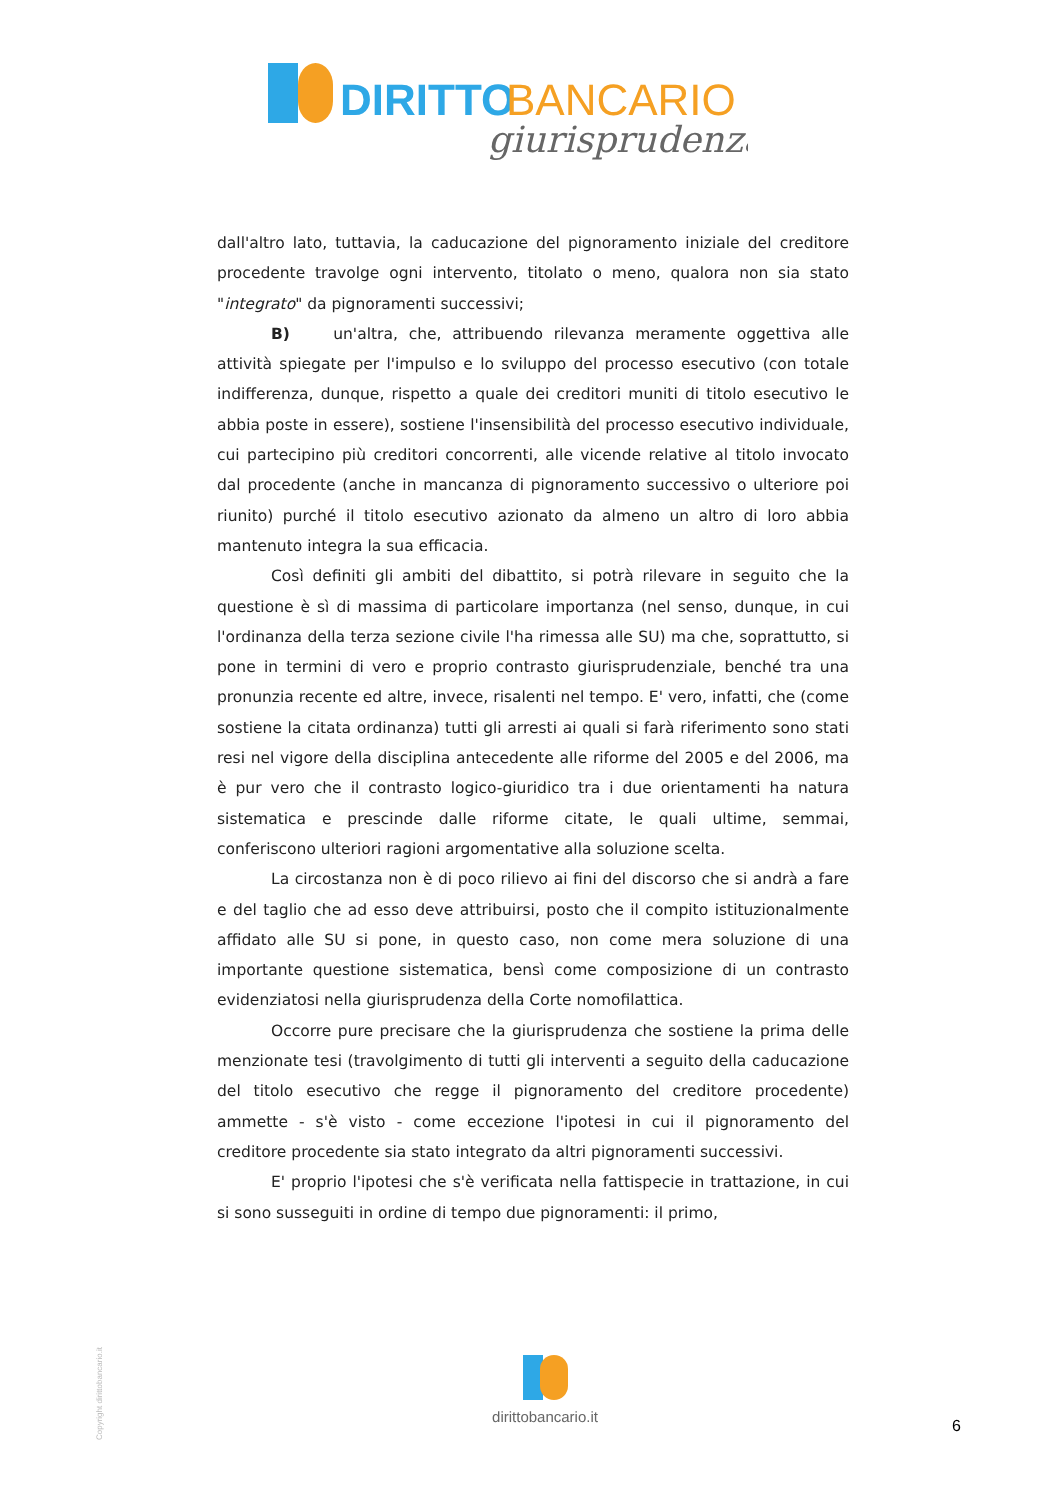DIRITTO
BANCARIO
giurisprudenza
dall'altro lato, tuttavia, la caducazione del pignoramento iniziale del creditore procedente travolge ogni intervento, titolato o meno, qualora non sia stato "integrato" da pignoramenti successivi;
B) un'altra, che, attribuendo rilevanza meramente oggettiva alle attività spiegate per l'impulso e lo sviluppo del processo esecutivo (con totale indifferenza, dunque, rispetto a quale dei creditori muniti di titolo esecutivo le abbia poste in essere), sostiene l'insensibilità del processo esecutivo individuale, cui partecipino più creditori concorrenti, alle vicende relative al titolo invocato dal procedente (anche in mancanza di pignoramento successivo o ulteriore poi riunito) purché il titolo esecutivo azionato da almeno un altro di loro abbia mantenuto integra la sua efficacia.
Così definiti gli ambiti del dibattito, si potrà rilevare in seguito che la questione è sì di massima di particolare importanza (nel senso, dunque, in cui l'ordinanza della terza sezione civile l'ha rimessa alle SU) ma che, soprattutto, si pone in termini di vero e proprio contrasto giurisprudenziale, benché tra una pronunzia recente ed altre, invece, risalenti nel tempo. E' vero, infatti, che (come sostiene la citata ordinanza) tutti gli arresti ai quali si farà riferimento sono stati resi nel vigore della disciplina antecedente alle riforme del 2005 e del 2006, ma è pur vero che il contrasto logico-giuridico tra i due orientamenti ha natura sistematica e prescinde dalle riforme citate, le quali ultime, semmai, conferiscono ulteriori ragioni argomentative alla soluzione scelta.
La circostanza non è di poco rilievo ai fini del discorso che si andrà a fare e del taglio che ad esso deve attribuirsi, posto che il compito istituzionalmente affidato alle SU si pone, in questo caso, non come mera soluzione di una importante questione sistematica, bensì come composizione di un contrasto evidenziatosi nella giurisprudenza della Corte nomofilattica.
Occorre pure precisare che la giurisprudenza che sostiene la prima delle menzionate tesi (travolgimento di tutti gli interventi a seguito della caducazione del titolo esecutivo che regge il pignoramento del creditore procedente) ammette - s'è visto - come eccezione l'ipotesi in cui il pignoramento del creditore procedente sia stato integrato da altri pignoramenti successivi.
E' proprio l'ipotesi che s'è verificata nella fattispecie in trattazione, in cui si sono susseguiti in ordine di tempo due pignoramenti: il primo,
dirittobancario.it
6
Copyright dirittobancario.it